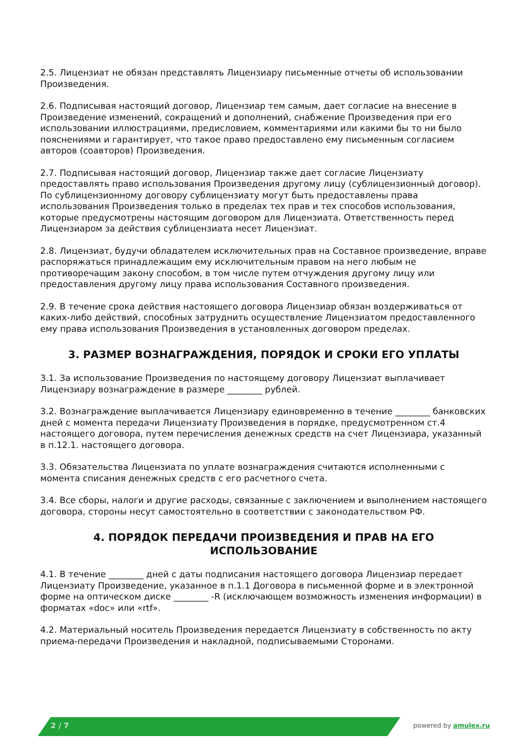2.5. Лицензиат не обязан представлять Лицензиару письменные отчеты об использовании Произведения.
2.6. Подписывая настоящий договор, Лицензиар тем самым, дает согласие на внесение в Произведение изменений, сокращений и дополнений, снабжение Произведения при его использовании иллюстрациями, предисловием, комментариями или какими бы то ни было пояснениями и гарантирует, что такое право предоставлено ему письменным согласием авторов (соавторов) Произведения.
2.7. Подписывая настоящий договор, Лицензиар также дает согласие Лицензиату предоставлять право использования Произведения другому лицу (сублицензионный договор). По сублицензионному договору сублицензиату могут быть предоставлены права использования Произведения только в пределах тех прав и тех способов использования, которые предусмотрены настоящим договором для Лицензиата. Ответственность перед Лицензиаром за действия сублицензиата несет Лицензиат.
2.8. Лицензиат, будучи обладателем исключительных прав на Составное произведение, вправе распоряжаться принадлежащим ему исключительным правом на него любым не противоречащим закону способом, в том числе путем отчуждения другому лицу или предоставления другому лицу права использования Составного произведения.
2.9. В течение срока действия настоящего договора Лицензиар обязан воздерживаться от каких-либо действий, способных затруднить осуществление Лицензиатом предоставленного ему права использования Произведения в установленных договором пределах.
3. РАЗМЕР ВОЗНАГРАЖДЕНИЯ, ПОРЯДОК И СРОКИ ЕГО УПЛАТЫ
3.1. За использование Произведения по настоящему договору Лицензиат выплачивает Лицензиару вознаграждение в размере ________ рублей.
3.2. Вознаграждение выплачивается Лицензиару единовременно в течение ________ банковских дней с момента передачи Лицензиату Произведения в порядке, предусмотренном ст.4 настоящего договора, путем перечисления денежных средств на счет Лицензиара, указанный в п.12.1. настоящего договора.
3.3. Обязательства Лицензиата по уплате вознаграждения считаются исполненными с момента списания денежных средств с его расчетного счета.
3.4. Все сборы, налоги и другие расходы, связанные с заключением и выполнением настоящего договора, стороны несут самостоятельно в соответствии с законодательством РФ.
4. ПОРЯДОК ПЕРЕДАЧИ ПРОИЗВЕДЕНИЯ И ПРАВ НА ЕГО ИСПОЛЬЗОВАНИЕ
4.1. В течение ________ дней с даты подписания настоящего договора Лицензиар передает Лицензиату Произведение, указанное в п.1.1 Договора в письменной форме и в электронной форме на оптическом диске ________ -R (исключающем возможность изменения информации) в форматах «doc» или «rtf».
4.2. Материальный носитель Произведения передается Лицензиату в собственность по акту приема-передачи Произведения и накладной, подписываемыми Сторонами.
2 / 7 powered by amulex.ru